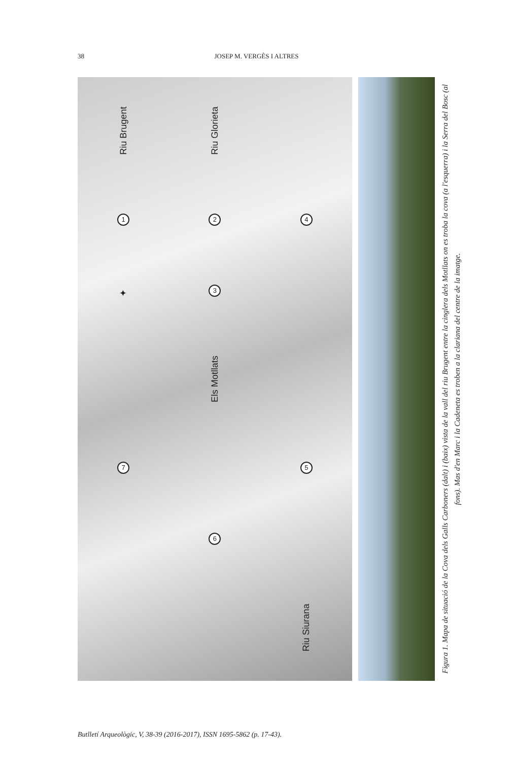38 JOSEP M. VERGÈS I ALTRES
Riu Brugent Riu Glorieta 1 2 4 ✦ 3 Els Motllats 7 5 6 Riu Siurana
Figura 1. Mapa de situació de la Cova dels Galls Carboners (dalt) i (baix) vista de la vall del riu Brugent entre la cinglera dels Motllats on es troba la cova (a l'esquerra) i la Serra del Bosc (al fons). Mas d'en Marc i la Cadeneta es troben a la clariana del centre de la imatge.
Butlletí Arqueològic, V, 38-39 (2016-2017), ISSN 1695-5862 (p. 17-43).